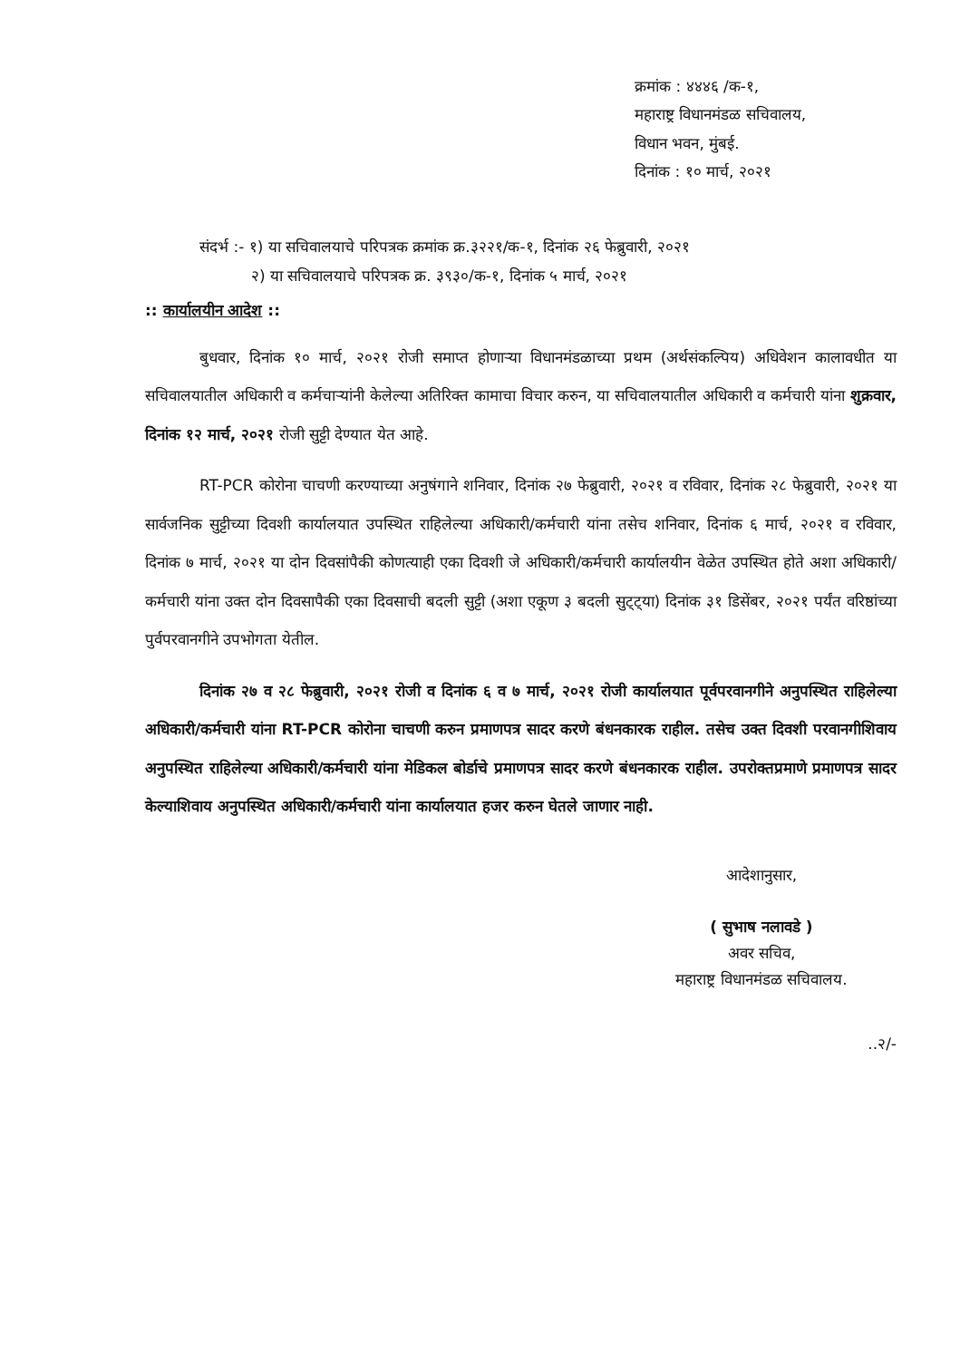क्रमांक : ४४४६ /क-१,
महाराष्ट्र विधानमंडळ सचिवालय,
विधान भवन, मुंबई.
दिनांक : १० मार्च, २०२१
संदर्भ :- १) या सचिवालयाचे परिपत्रक क्रमांक क्र.३२२१/क-१, दिनांक २६ फेब्रुवारी, २०२१
२) या सचिवालयाचे परिपत्रक क्र. ३९३०/क-१, दिनांक ५ मार्च, २०२१
:: कार्यालयीन आदेश ::
बुधवार, दिनांक १० मार्च, २०२१ रोजी समाप्त होणाऱ्या विधानमंडळाच्या प्रथम (अर्थसंकल्पिय) अधिवेशन कालावधीत या सचिवालयातील अधिकारी व कर्मचाऱ्यांनी केलेल्या अतिरिक्त कामाचा विचार करुन, या सचिवालयातील अधिकारी व कर्मचारी यांना शुक्रवार, दिनांक १२ मार्च, २०२१ रोजी सुट्टी देण्यात येत आहे.
RT-PCR कोरोना चाचणी करण्याच्या अनुषंगाने शनिवार, दिनांक २७ फेब्रुवारी, २०२१ व रविवार, दिनांक २८ फेब्रुवारी, २०२१ या सार्वजनिक सुट्टीच्या दिवशी कार्यालयात उपस्थित राहिलेल्या अधिकारी/कर्मचारी यांना तसेच शनिवार, दिनांक ६ मार्च, २०२१ व रविवार, दिनांक ७ मार्च, २०२१ या दोन दिवसांपैकी कोणत्याही एका दिवशी जे अधिकारी/कर्मचारी कार्यालयीन वेळेत उपस्थित होते अशा अधिकारी/कर्मचारी यांना उक्त दोन दिवसापैकी एका दिवसाची बदली सुट्टी (अशा एकूण ३ बदली सुट्ट्या) दिनांक ३१ डिसेंबर, २०२१ पर्यंत वरिष्ठांच्या पुर्वपरवानगीने उपभोगता येतील.
दिनांक २७ व २८ फेब्रुवारी, २०२१ रोजी व दिनांक ६ व ७ मार्च, २०२१ रोजी कार्यालयात पूर्वपरवानगीने अनुपस्थित राहिलेल्या अधिकारी/कर्मचारी यांना RT-PCR कोरोना चाचणी करुन प्रमाणपत्र सादर करणे बंधनकारक राहील. तसेच उक्त दिवशी परवानगीशिवाय अनुपस्थित राहिलेल्या अधिकारी/कर्मचारी यांना मेडिकल बोर्डाचे प्रमाणपत्र सादर करणे बंधनकारक राहील. उपरोक्तप्रमाणे प्रमाणपत्र सादर केल्याशिवाय अनुपस्थित अधिकारी/कर्मचारी यांना कार्यालयात हजर करुन घेतले जाणार नाही.
आदेशानुसार,
( सुभाष नलावडे )
अवर सचिव,
महाराष्ट्र विधानमंडळ सचिवालय.
..२/-